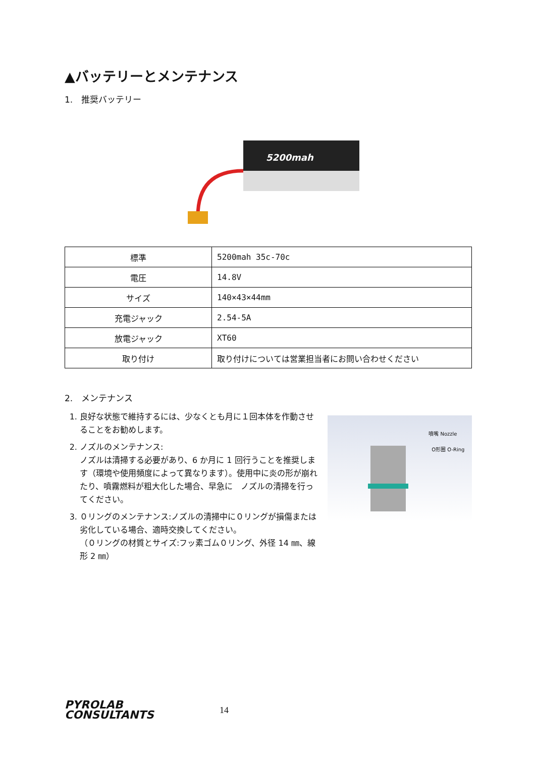▲バッテリーとメンテナンス
1.　推奨バッテリー
5200mah
| 標準 | 5200mah 35c-70c |
| 電圧 | 14.8V |
| サイズ | 140×43×44mm |
| 充電ジャック | 2.54-5A |
| 放電ジャック | XT60 |
| 取り付け | 取り付けについては営業担当者にお問い合わせください |
2.　メンテナンス
1. 良好な状態で維持するには、少なくとも月に１回本体を作動させることをお勧めします。
2. ノズルのメンテナンス:
ノズルは清掃する必要があり、6 か月に 1 回行うことを推奨します（環境や使用頻度によって異なります）。使用中に炎の形が崩れたり、噴霧燃料が粗大化した場合、早急に　ノズルの清掃を行ってください。
3. ０リングのメンテナンス:ノズルの清掃中に０リングが損傷または劣化している場合、適時交換してください。
（０リングの材質とサイズ:フッ素ゴム０リング、外径 14 ㎜、線形 2 ㎜）
噴嘴 Nozzle
O形圈 O-Ring
PYROLAB
CONSULTANTS
14